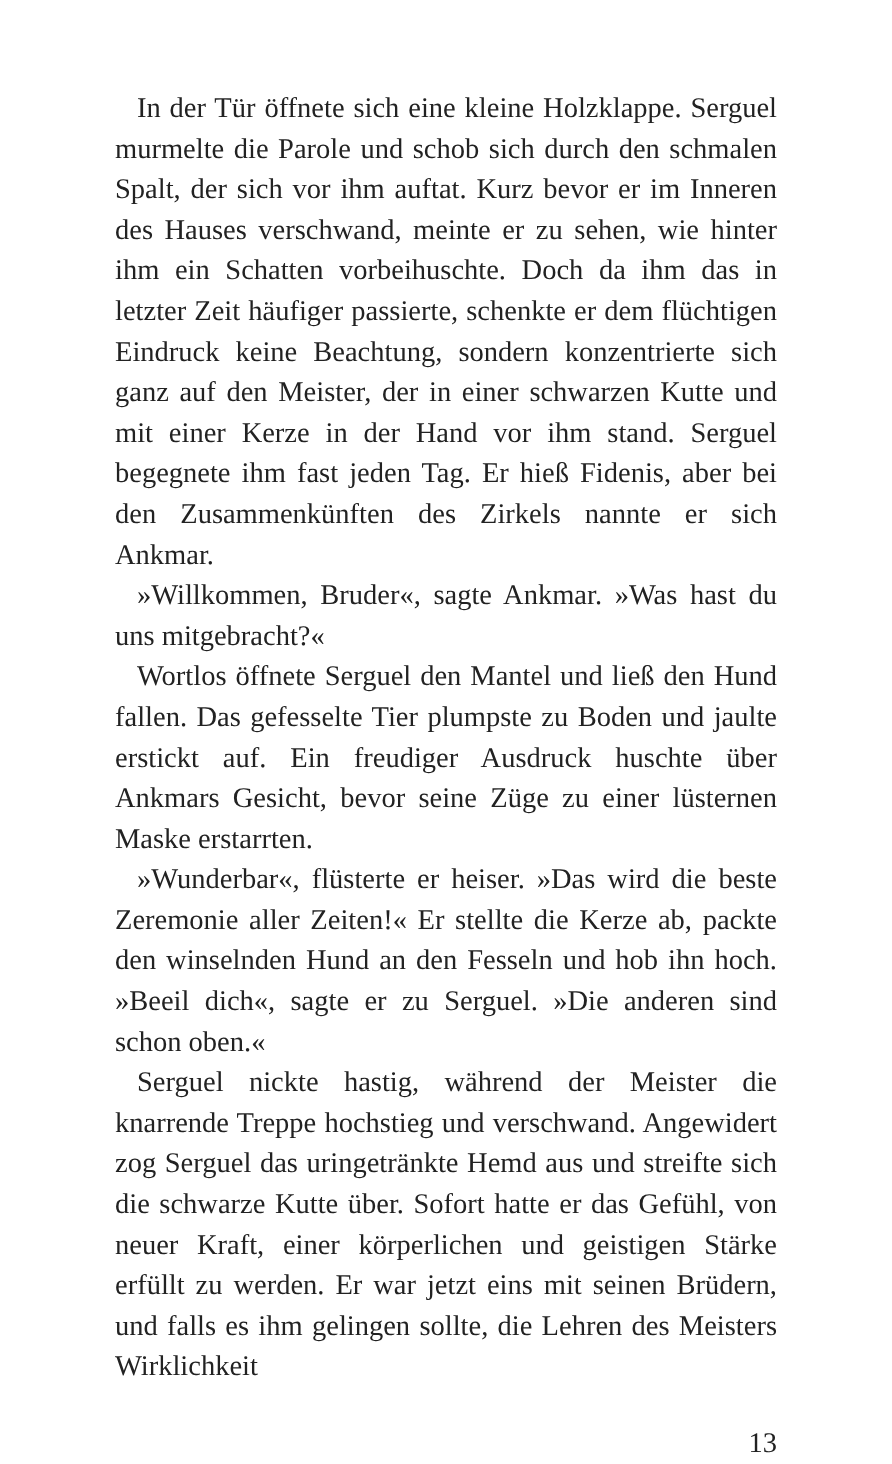In der Tür öffnete sich eine kleine Holzklappe. Serguel murmelte die Parole und schob sich durch den schmalen Spalt, der sich vor ihm auftat. Kurz bevor er im Inneren des Hauses verschwand, meinte er zu sehen, wie hinter ihm ein Schatten vorbeihuschte. Doch da ihm das in letzter Zeit häufiger passierte, schenkte er dem flüchtigen Eindruck keine Beachtung, sondern konzentrierte sich ganz auf den Meister, der in einer schwarzen Kutte und mit einer Kerze in der Hand vor ihm stand. Serguel begegnete ihm fast jeden Tag. Er hieß Fidenis, aber bei den Zusammenkünften des Zirkels nannte er sich Ankmar.
»Willkommen, Bruder«, sagte Ankmar. »Was hast du uns mitgebracht?«
Wortlos öffnete Serguel den Mantel und ließ den Hund fallen. Das gefesselte Tier plumpste zu Boden und jaulte erstickt auf. Ein freudiger Ausdruck huschte über Ankmars Gesicht, bevor seine Züge zu einer lüsternen Maske erstarrten.
»Wunderbar«, flüsterte er heiser. »Das wird die beste Zeremonie aller Zeiten!« Er stellte die Kerze ab, packte den winselnden Hund an den Fesseln und hob ihn hoch. »Beeil dich«, sagte er zu Serguel. »Die anderen sind schon oben.«
Serguel nickte hastig, während der Meister die knarrende Treppe hochstieg und verschwand. Angewidert zog Serguel das uringetränkte Hemd aus und streifte sich die schwarze Kutte über. Sofort hatte er das Gefühl, von neuer Kraft, einer körperlichen und geistigen Stärke erfüllt zu werden. Er war jetzt eins mit seinen Brüdern, und falls es ihm gelingen sollte, die Lehren des Meisters Wirklichkeit
13